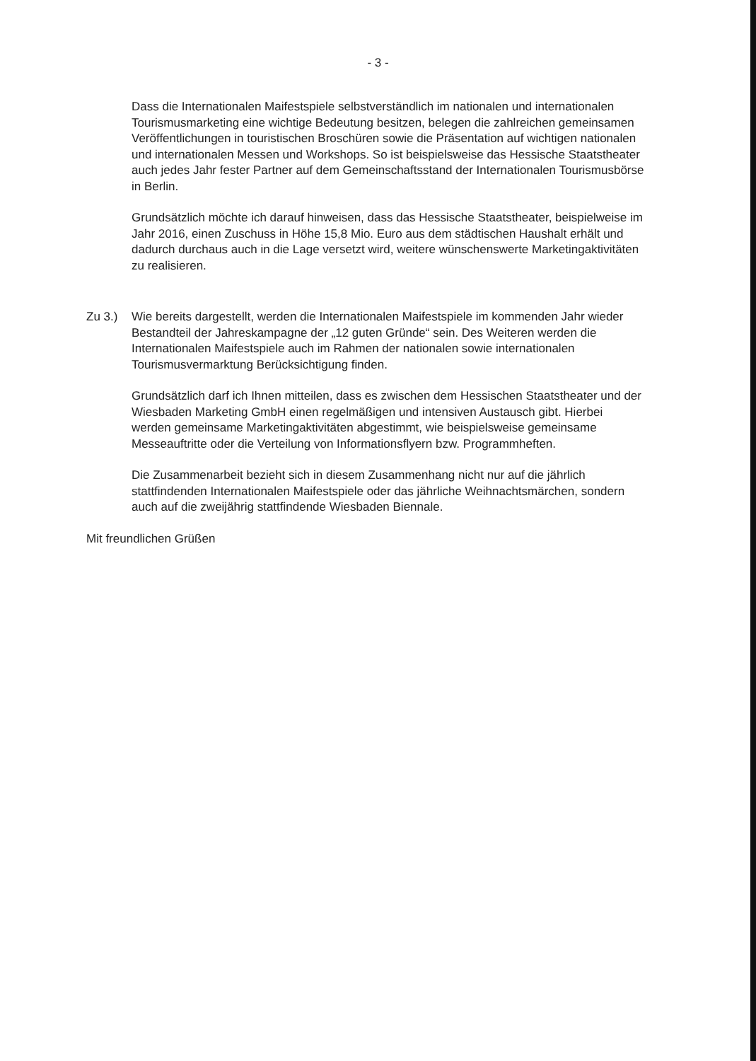- 3 -
Dass die Internationalen Maifestspiele selbstverständlich im nationalen und inter­nationalen Tourismusmarketing eine wichtige Bedeutung besitzen, belegen die zahlreichen gemeinsamen Veröffentlichungen in touristischen Broschüren sowie die Präsentation auf wichtigen nationalen und internationalen Messen und Work­shops. So ist beispielsweise das Hessische Staatstheater auch jedes Jahr fester Partner auf dem Gemeinschaftsstand der Internationalen Tourismusbörse in Berlin.
Grundsätzlich möchte ich darauf hinweisen, dass das Hessische Staatstheater, beispielweise im Jahr 2016, einen Zuschuss in Höhe 15,8 Mio. Euro aus dem städ­tischen Haushalt erhält und dadurch durchaus auch in die Lage versetzt wird, weitere wünschenswerte Marketingaktivitäten zu realisieren.
Zu 3.) Wie bereits dargestellt, werden die Internationalen Maifestspiele im kommenden Jahr wieder Bestandteil der Jahreskampagne der „12 guten Gründe“ sein. Des Weiteren werden die Internationalen Maifestspiele auch im Rahmen der nationalen sowie internationalen Tourismusvermarktung Berücksichtigung finden.
Grundsätzlich darf ich Ihnen mitteilen, dass es zwischen dem Hessischen Staats­theater und der Wiesbaden Marketing GmbH einen regelmäßigen und intensiven Austausch gibt. Hierbei werden gemeinsame Marketingaktivitäten abgestimmt, wie beispielsweise gemeinsame Messeauftritte oder die Verteilung von Informations­flyern bzw. Programmheften.
Die Zusammenarbeit bezieht sich in diesem Zusammenhang nicht nur auf die jähr­lich stattfindenden Internationalen Maifestspiele oder das jährliche Weihnachts­märchen, sondern auch auf die zweijährig stattfindende Wiesbaden Biennale.
Mit freundlichen Grüßen